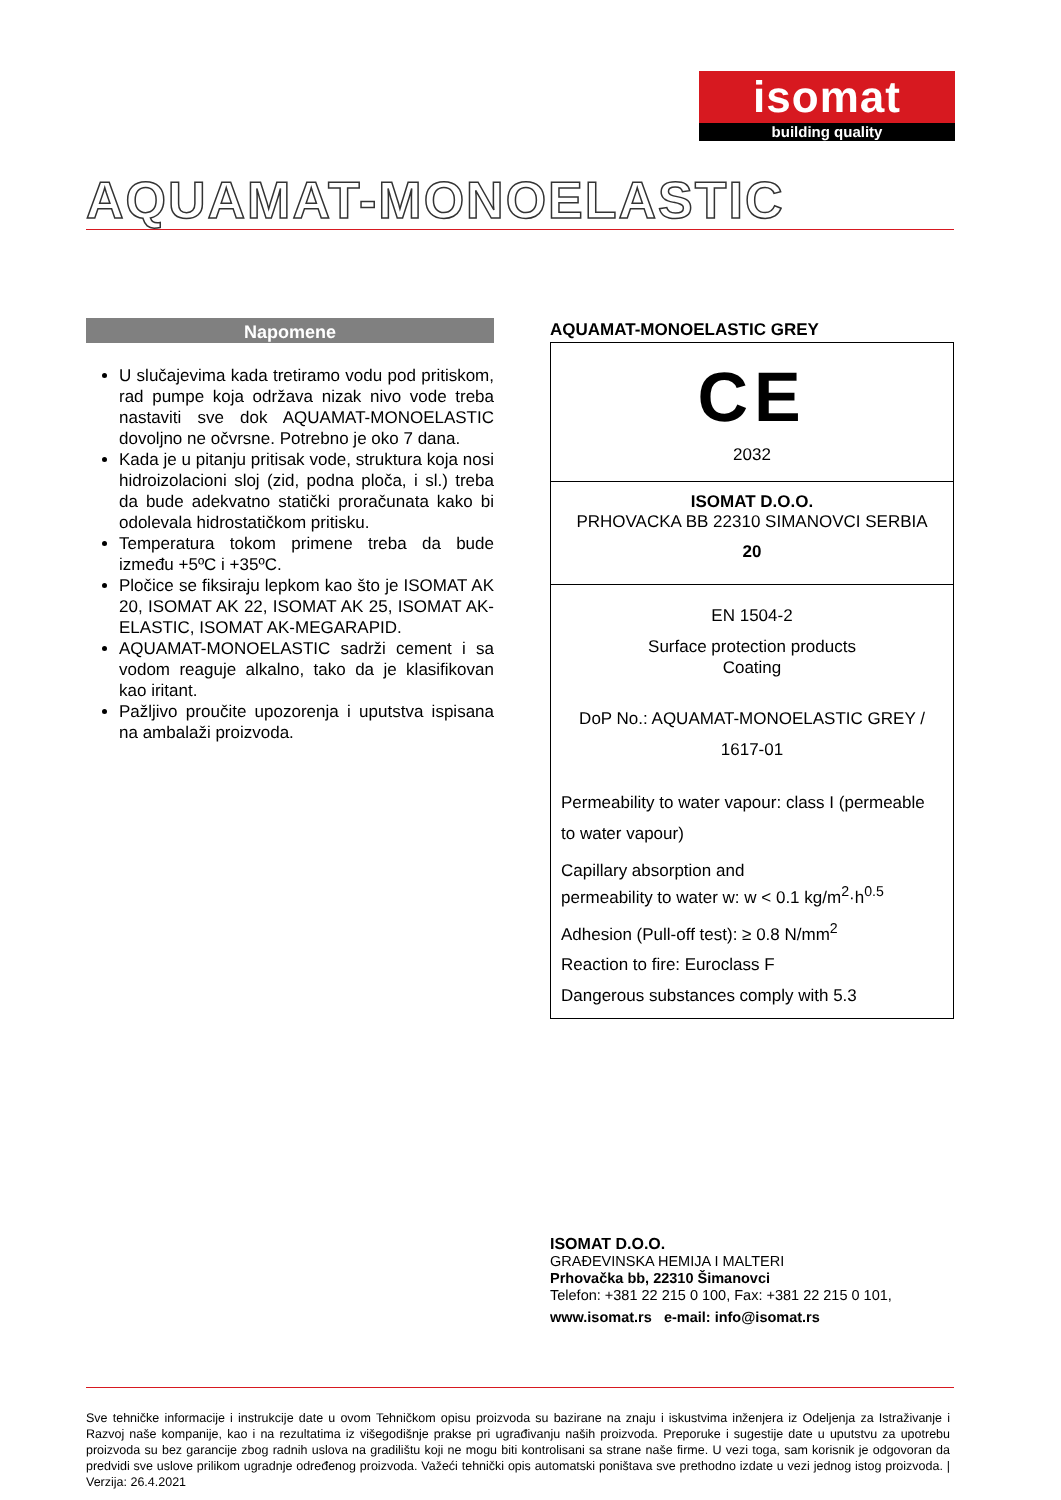isomat
building quality
AQUAMAT-MONOELASTIC
Napomene
U slučajevima kada tretiramo vodu pod pritiskom, rad pumpe koja održava nizak nivo vode treba nastaviti sve dok AQUAMAT-MONOELASTIC dovoljno ne očvrsne. Potrebno je oko 7 dana.
Kada je u pitanju pritisak vode, struktura koja nosi hidroizolacioni sloj (zid, podna ploča, i sl.) treba da bude adekvatno statički proračunata kako bi odolevala hidrostatičkom pritisku.
Temperatura tokom primene treba da bude između +5ºC i +35ºC.
Pločice se fiksiraju lepkom kao što je ISOMAT AK 20, ISOMAT AK 22, ISOMAT AK 25, ISOMAT AK-ELASTIC, ISOMAT AK-MEGARAPID.
AQUAMAT-MONOELASTIC sadrži cement i sa vodom reaguje alkalno, tako da je klasifikovan kao iritant.
Pažljivo proučite upozorenja i uputstva ispisana na ambalaži proizvoda.
AQUAMAT-MONOELASTIC GREY
CE
2032
ISOMAT D.O.O.
PRHOVACKA BB 22310 SIMANOVCI SERBIA
20
EN 1504-2
Surface protection products
Coating
DoP No.: AQUAMAT-MONOELASTIC GREY /
1617-01
Permeability to water vapour: class I (permeable
to water vapour)
Capillary absorption and
permeability to water w: w < 0.1 kg/m<sup>2</sup>·h<sup>0.5</sup>
Adhesion (Pull-off test): ≥ 0.8 N/mm<sup>2</sup>
Reaction to fire: Euroclass F
Dangerous substances comply with 5.3
ISOMAT D.O.O.
GRAĐEVINSKA HEMIJA I MALTERI
Prhovačka bb, 22310 Šimanovci
Telefon: +381 22 215 0 100, Fax: +381 22 215 0 101,
www.isomat.rs e-mail: info@isomat.rs
Sve tehničke informacije i instrukcije date u ovom Tehničkom opisu proizvoda su bazirane na znaju i iskustvima inženjera iz Odeljenja za Istraživanje i Razvoj naše kompanije, kao i na rezultatima iz višegodišnje prakse pri ugrađivanju naših proizvoda. Preporuke i sugestije date u uputstvu za upotrebu proizvoda su bez garancije zbog radnih uslova na gradilištu koji ne mogu biti kontrolisani sa strane naše firme. U vezi toga, sam korisnik je odgovoran da predvidi sve uslove prilikom ugradnje određenog proizvoda. Važeći tehnički opis automatski poništava sve prethodno izdate u vezi jednog istog proizvoda. | Verzija: 26.4.2021